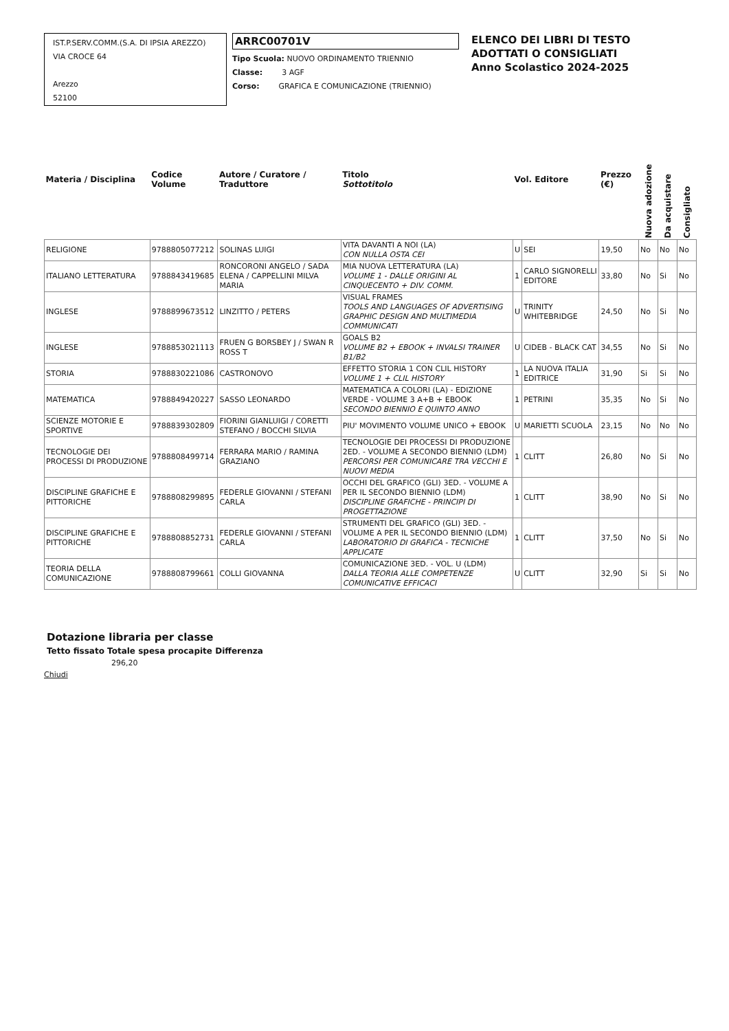IST.P.SERV.COMM.(S.A. DI IPSIA AREZZO)
VIA CROCE 64
Arezzo
52100
ARRC00701V
Tipo Scuola: NUOVO ORDINAMENTO TRIENNIO
Classe: 3 AGF
Corso: GRAFICA E COMUNICAZIONE (TRIENNIO)
ELENCO DEI LIBRI DI TESTO
ADOTTATI O CONSIGLIATI
Anno Scolastico 2024-2025
| Materia / Disciplina | Codice Volume | Autore / Curatore / Traduttore | Titolo Sottotitolo | Vol. Editore | | Prezzo (€) | Nuova adozione | Da acquistare | Consigliato |
| --- | --- | --- | --- | --- | --- | --- | --- | --- | --- |
| RELIGIONE | 9788805077212 | SOLINAS LUIGI | VITA DAVANTI A NOI (LA) CON NULLA OSTA CEI | U | SEI | 19,50 | No | No | No |
| ITALIANO LETTERATURA | 9788843419685 | RONCORONI ANGELO / SADA ELENA / CAPPELLINI MILVA MARIA | MIA NUOVA LETTERATURA (LA) VOLUME 1 - DALLE ORIGINI AL CINQUECENTO + DIV. COMM. | 1 | CARLO SIGNORELLI EDITORE | 33,80 | No | Si | No |
| INGLESE | 9788899673512 | LINZITTO / PETERS | VISUAL FRAMES TOOLS AND LANGUAGES OF ADVERTISING GRAPHIC DESIGN AND MULTIMEDIA COMMUNICATI | U | TRINITY WHITEBRIDGE | 24,50 | No | Si | No |
| INGLESE | 9788853021113 | FRUEN G BORSBEY J / SWAN R ROSS T | GOALS B2 VOLUME B2 + EBOOK + INVALSI TRAINER B1/B2 | U | CIDEB - BLACK CAT | 34,55 | No | Si | No |
| STORIA | 9788830221086 | CASTRONOVO | EFFETTO STORIA 1 CON CLIL HISTORY VOLUME 1 + CLIL HISTORY | 1 | LA NUOVA ITALIA EDITRICE | 31,90 | Si | Si | No |
| MATEMATICA | 9788849420227 | SASSO LEONARDO | MATEMATICA A COLORI (LA) - EDIZIONE VERDE - VOLUME 3 A+B + EBOOK SECONDO BIENNIO E QUINTO ANNO | 1 | PETRINI | 35,35 | No | Si | No |
| SCIENZE MOTORIE E SPORTIVE | 9788839302809 | FIORINI GIANLUIGI / CORETTI STEFANO / BOCCHI SILVIA | PIU' MOVIMENTO VOLUME UNICO + EBOOK | U | MARIETTI SCUOLA | 23,15 | No | No | No |
| TECNOLOGIE DEI PROCESSI DI PRODUZIONE | 9788808499714 | FERRARA MARIO / RAMINA GRAZIANO | TECNOLOGIE DEI PROCESSI DI PRODUZIONE 2ED. - VOLUME A SECONDO BIENNIO (LDM) PERCORSI PER COMUNICARE TRA VECCHI E NUOVI MEDIA | 1 | CLITT | 26,80 | No | Si | No |
| DISCIPLINE GRAFICHE E PITTORICHE | 9788808299895 | FEDERLE GIOVANNI / STEFANI CARLA | OCCHI DEL GRAFICO (GLI) 3ED. - VOLUME A PER IL SECONDO BIENNIO (LDM) DISCIPLINE GRAFICHE - PRINCIPI DI PROGETTAZIONE | 1 | CLITT | 38,90 | No | Si | No |
| DISCIPLINE GRAFICHE E PITTORICHE | 9788808852731 | FEDERLE GIOVANNI / STEFANI CARLA | STRUMENTI DEL GRAFICO (GLI) 3ED. - VOLUME A PER IL SECONDO BIENNIO (LDM) LABORATORIO DI GRAFICA - TECNICHE APPLICATE | 1 | CLITT | 37,50 | No | Si | No |
| TEORIA DELLA COMUNICAZIONE | 9788808799661 | COLLI GIOVANNA | COMUNICAZIONE 3ED. - VOL. U (LDM) DALLA TEORIA ALLE COMPETENZE COMUNICATIVE EFFICACI | U | CLITT | 32,90 | Si | Si | No |
Dotazione libraria per classe
Tetto fissato Totale spesa procapite Differenza
296,20
Chiudi